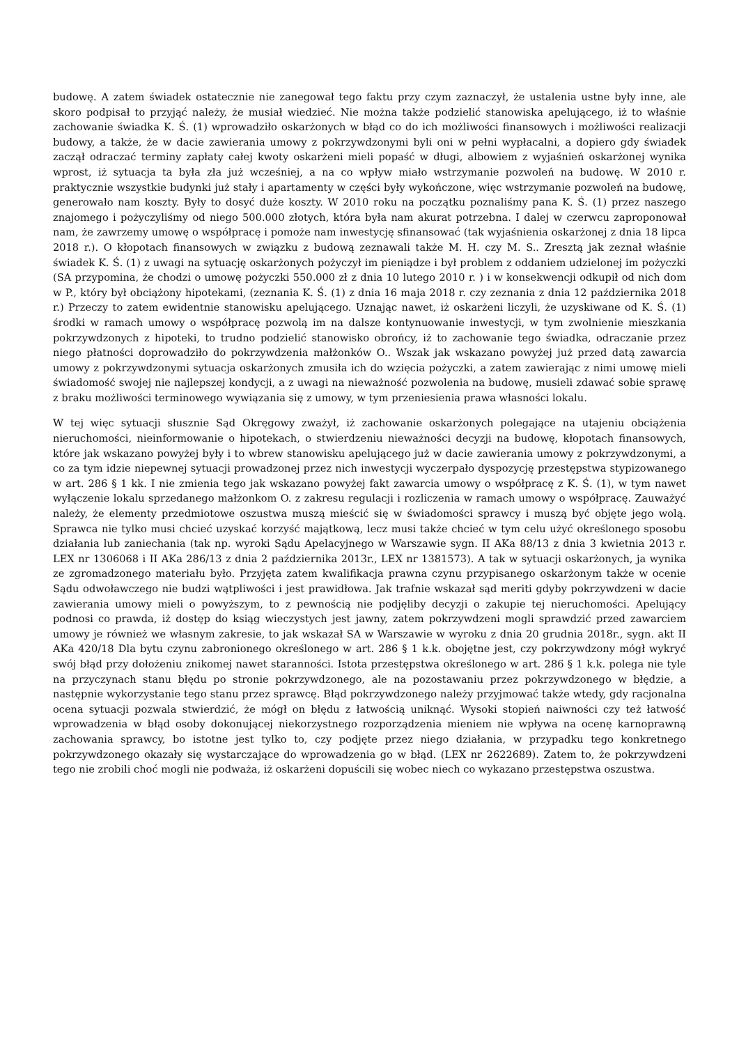budowę. A zatem świadek ostatecznie nie zanegował tego faktu przy czym zaznaczył, że ustalenia ustne były inne, ale skoro podpisał to przyjąć należy, że musiał wiedzieć. Nie można także podzielić stanowiska apelującego, iż to właśnie zachowanie świadka K. Ś. (1) wprowadziło oskarżonych w błąd co do ich możliwości finansowych i możliwości realizacji budowy, a także, że w dacie zawierania umowy z pokrzywdzonymi byli oni w pełni wypłacalni, a dopiero gdy świadek zaczął odraczać terminy zapłaty całej kwoty oskarżeni mieli popaść w długi, albowiem z wyjaśnień oskarżonej wynika wprost, iż sytuacja ta była zła już wcześniej, a na co wpływ miało wstrzymanie pozwoleń na budowę. W 2010 r. praktycznie wszystkie budynki już stały i apartamenty w części były wykończone, więc wstrzymanie pozwoleń na budowę, generowało nam koszty. Były to dosyć duże koszty. W 2010 roku na początku poznaliśmy pana K. Ś. (1) przez naszego znajomego i pożyczyliśmy od niego 500.000 złotych, która była nam akurat potrzebna. I dalej w czerwcu zaproponował nam, że zawrzemy umowę o współpracę i pomoże nam inwestycję sfinansować (tak wyjaśnienia oskarżonej z dnia 18 lipca 2018 r.). O kłopotach finansowych w związku z budową zeznawali także M. H. czy M. S.. Zresztą jak zeznał właśnie świadek K. Ś. (1) z uwagi na sytuację oskarżonych pożyczył im pieniądze i był problem z oddaniem udzielonej im pożyczki (SA przypomina, że chodzi o umowę pożyczki 550.000 zł z dnia 10 lutego 2010 r. ) i w konsekwencji odkupił od nich dom w P., który był obciążony hipotekami, (zeznania K. Ś. (1) z dnia 16 maja 2018 r. czy zeznania z dnia 12 października 2018 r.) Przeczy to zatem ewidentnie stanowisku apelującego. Uznając nawet, iż oskarżeni liczyli, że uzyskiwane od K. Ś. (1) środki w ramach umowy o współpracę pozwolą im na dalsze kontynuowanie inwestycji, w tym zwolnienie mieszkania pokrzywdzonych z hipoteki, to trudno podzielić stanowisko obrońcy, iż to zachowanie tego świadka, odraczanie przez niego płatności doprowadziło do pokrzywdzenia małżonków O.. Wszak jak wskazano powyżej już przed datą zawarcia umowy z pokrzywdzonymi sytuacja oskarżonych zmusiła ich do wzięcia pożyczki, a zatem zawierając z nimi umowę mieli świadomość swojej nie najlepszej kondycji, a z uwagi na nieważność pozwolenia na budowę, musieli zdawać sobie sprawę z braku możliwości terminowego wywiązania się z umowy, w tym przeniesienia prawa własności lokalu.
W tej więc sytuacji słusznie Sąd Okręgowy zważył, iż zachowanie oskarżonych polegające na utajeniu obciążenia nieruchomości, nieinformowanie o hipotekach, o stwierdzeniu nieważności decyzji na budowę, kłopotach finansowych, które jak wskazano powyżej były i to wbrew stanowisku apelującego już w dacie zawierania umowy z pokrzywdzonymi, a co za tym idzie niepewnej sytuacji prowadzonej przez nich inwestycji wyczerpało dyspozycję przestępstwa stypizowanego w art. 286 § 1 kk. I nie zmienia tego jak wskazano powyżej fakt zawarcia umowy o współpracę z K. Ś. (1), w tym nawet wyłączenie lokalu sprzedanego małżonkom O. z zakresu regulacji i rozliczenia w ramach umowy o współpracę. Zauważyć należy, że elementy przedmiotowe oszustwa muszą mieścić się w świadomości sprawcy i muszą być objęte jego wolą. Sprawca nie tylko musi chcieć uzyskać korzyść majątkową, lecz musi także chcieć w tym celu użyć określonego sposobu działania lub zaniechania (tak np. wyroki Sądu Apelacyjnego w Warszawie sygn. II AKa 88/13 z dnia 3 kwietnia 2013 r. LEX nr 1306068 i II AKa 286/13 z dnia 2 października 2013r., LEX nr 1381573). A tak w sytuacji oskarżonych, ja wynika ze zgromadzonego materiału było. Przyjęta zatem kwalifikacja prawna czynu przypisanego oskarżonym także w ocenie Sądu odwoławczego nie budzi wątpliwości i jest prawidłowa. Jak trafnie wskazał sąd meriti gdyby pokrzywdzeni w dacie zawierania umowy mieli o powyższym, to z pewnością nie podjęliby decyzji o zakupie tej nieruchomości. Apelujący podnosi co prawda, iż dostęp do ksiąg wieczystych jest jawny, zatem pokrzywdzeni mogli sprawdzić przed zawarciem umowy je również we własnym zakresie, to jak wskazał SA w Warszawie w wyroku z dnia 20 grudnia 2018r., sygn. akt II AKa 420/18 Dla bytu czynu zabronionego określonego w art. 286 § 1 k.k. obojętne jest, czy pokrzywdzony mógł wykryć swój błąd przy dołożeniu znikomej nawet staranności. Istota przestępstwa określonego w art. 286 § 1 k.k. polega nie tyle na przyczynach stanu błędu po stronie pokrzywdzonego, ale na pozostawaniu przez pokrzywdzonego w błędzie, a następnie wykorzystanie tego stanu przez sprawcę. Błąd pokrzywdzonego należy przyjmować także wtedy, gdy racjonalna ocena sytuacji pozwala stwierdzić, że mógł on błędu z łatwością uniknąć. Wysoki stopień naiwności czy też łatwość wprowadzenia w błąd osoby dokonującej niekorzystnego rozporządzenia mieniem nie wpływa na ocenę karnoprawną zachowania sprawcy, bo istotne jest tylko to, czy podjęte przez niego działania, w przypadku tego konkretnego pokrzywdzonego okazały się wystarczające do wprowadzenia go w błąd. (LEX nr 2622689). Zatem to, że pokrzywdzeni tego nie zrobili choć mogli nie podważa, iż oskarżeni dopuścili się wobec niech co wykazano przestępstwa oszustwa.